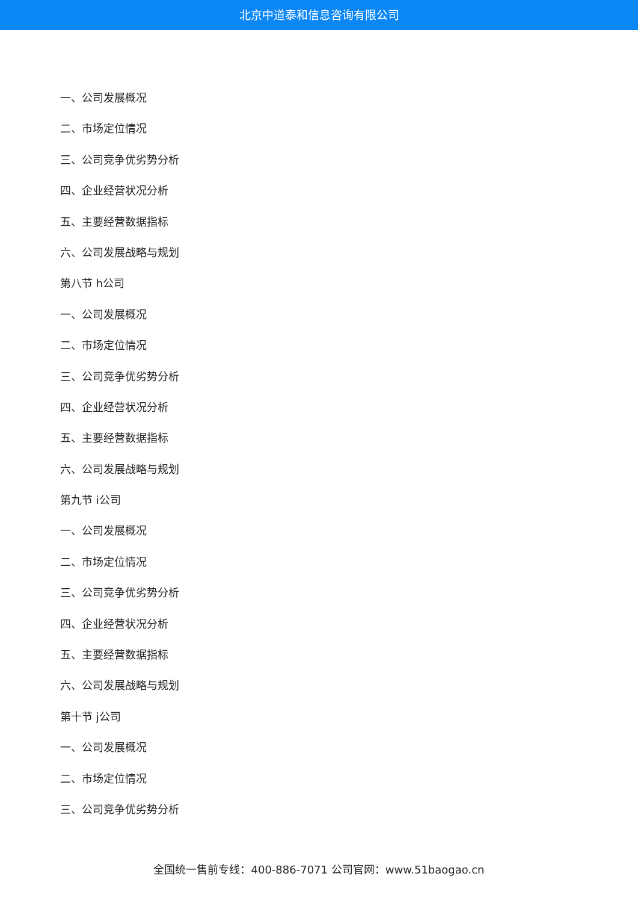北京中道泰和信息咨询有限公司
一、公司发展概况
二、市场定位情况
三、公司竞争优劣势分析
四、企业经营状况分析
五、主要经营数据指标
六、公司发展战略与规划
第八节 h公司
一、公司发展概况
二、市场定位情况
三、公司竞争优劣势分析
四、企业经营状况分析
五、主要经营数据指标
六、公司发展战略与规划
第九节 i公司
一、公司发展概况
二、市场定位情况
三、公司竞争优劣势分析
四、企业经营状况分析
五、主要经营数据指标
六、公司发展战略与规划
第十节 j公司
一、公司发展概况
二、市场定位情况
三、公司竞争优劣势分析
全国统一售前专线：400-886-7071 公司官网：www.51baogao.cn